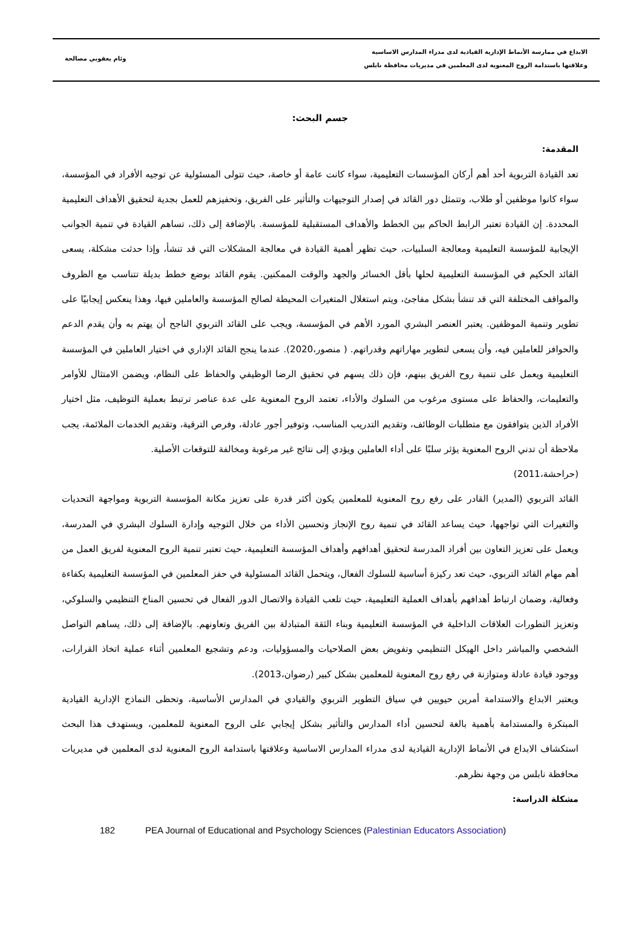الابداع في ممارسة الأنماط الإدارية القيادية لدى مدراء المدارس الاساسية
وعلاقتها باستدامة الروح المعنوية لدى المعلمين في مديريات محافظة نابلس
وئام يعقوبي مصالحة
جسم البحث:
المقدمة:
تعد القيادة التربوية أحد أهم أركان المؤسسات التعليمية، سواء كانت عامة أو خاصة، حيث تتولى المسئولية عن توجيه الأفراد في المؤسسة، سواء كانوا موظفين أو طلاب، وتتمثل دور القائد في إصدار التوجيهات والتأثير على الفريق، وتحفيزهم للعمل بجدية لتحقيق الأهداف التعليمية المحددة. إن القيادة تعتبر الرابط الحاكم بين الخطط والأهداف المستقبلية للمؤسسة. بالإضافة إلى ذلك، تساهم القيادة في تنمية الجوانب الإيجابية للمؤسسة التعليمية ومعالجة السلبيات، حيث تظهر أهمية القيادة في معالجة المشكلات التي قد تنشأ، وإذا حدثت مشكلة، يسعى القائد الحكيم في المؤسسة التعليمية لحلها بأقل الخسائر والجهد والوقت الممكنين. يقوم القائد بوضع خطط بديلة تتناسب مع الظروف والمواقف المختلفة التي قد تنشأ بشكل مفاجئ، ويتم استغلال المتغيرات المحيطة لصالح المؤسسة والعاملين فيها، وهذا ينعكس إيجابيًا على تطوير وتنمية الموظفين. يعتبر العنصر البشري المورد الأهم في المؤسسة، ويجب على القائد التربوي الناجح أن يهتم به وأن يقدم الدعم والحوافز للعاملين فيه، وأن يسعى لتطوير مهاراتهم وقدراتهم. ( منصور،2020). عندما ينجح القائد الإداري في اختيار العاملين في المؤسسة التعليمية ويعمل على تنمية روح الفريق بينهم، فإن ذلك يسهم في تحقيق الرضا الوظيفي والحفاظ على النظام، ويضمن الامتثال للأوامر والتعليمات، والحفاظ على مستوى مرغوب من السلوك والأداء، تعتمد الروح المعنوية على عدة عناصر ترتبط بعملية التوظيف، مثل اختيار الأفراد الذين يتوافقون مع متطلبات الوظائف، وتقديم التدريب المناسب، وتوفير أجور عادلة، وفرص الترقية، وتقديم الخدمات الملائمة، يجب ملاحظة أن تدني الروح المعنوية يؤثر سلبًا على أداء العاملين ويؤدي إلى نتائج غير مرغوبة ومخالفة للتوقعات الأصلية.
(حراحشة،2011)
القائد التربوي (المدير) القادر على رفع روح المعنوية للمعلمين يكون أكثر قدرة على تعزيز مكانة المؤسسة التربوية ومواجهة التحديات والتغيرات التي تواجهها، حيث يساعد القائد في تنمية روح الإنجاز وتحسين الأداء من خلال التوجيه وإدارة السلوك البشري في المدرسة، ويعمل على تعزيز التعاون بين أفراد المدرسة لتحقيق أهدافهم وأهداف المؤسسة التعليمية، حيث تعتبر تنمية الروح المعنوية لفريق العمل من أهم مهام القائد التربوي، حيث تعد ركيزة أساسية للسلوك الفعال، ويتحمل القائد المسئولية في حفز المعلمين في المؤسسة التعليمية بكفاءة وفعالية، وضمان ارتباط أهدافهم بأهداف العملية التعليمية، حيث تلعب القيادة والاتصال الدور الفعال في تحسين المناخ التنظيمي والسلوكي، وتعزيز التطورات العلاقات الداخلية في المؤسسة التعليمية وبناء الثقة المتبادلة بين الفريق وتعاونهم. بالإضافة إلى ذلك، يساهم التواصل الشخصي والمباشر داخل الهيكل التنظيمي وتفويض بعض الصلاحيات والمسؤوليات، ودعم وتشجيع المعلمين أثناء عملية اتخاذ القرارات، ووجود قيادة عادلة ومتوازنة في رفع روح المعنوية للمعلمين بشكل كبير (رضوان،2013).
ويعتبر الابداع والاستدامة أمرين حيويين في سياق التطوير التربوي والقيادي في المدارس الأساسية، وتحظى النماذج الإدارية القيادية المبتكرة والمستدامة بأهمية بالغة لتحسين أداء المدارس والتأثير بشكل إيجابي على الروح المعنوية للمعلمين، ويستهدف هذا البحث استكشاف الابداع في الأنماط الإدارية القيادية لدى مدراء المدارس الاساسية وعلاقتها باستدامة الروح المعنوية لدى المعلمين في مديريات محافظة نابلس من وجهة نظرهم.
مشكلة الدراسة:
182 PEA Journal of Educational and Psychology Sciences (Palestinian Educators Association)